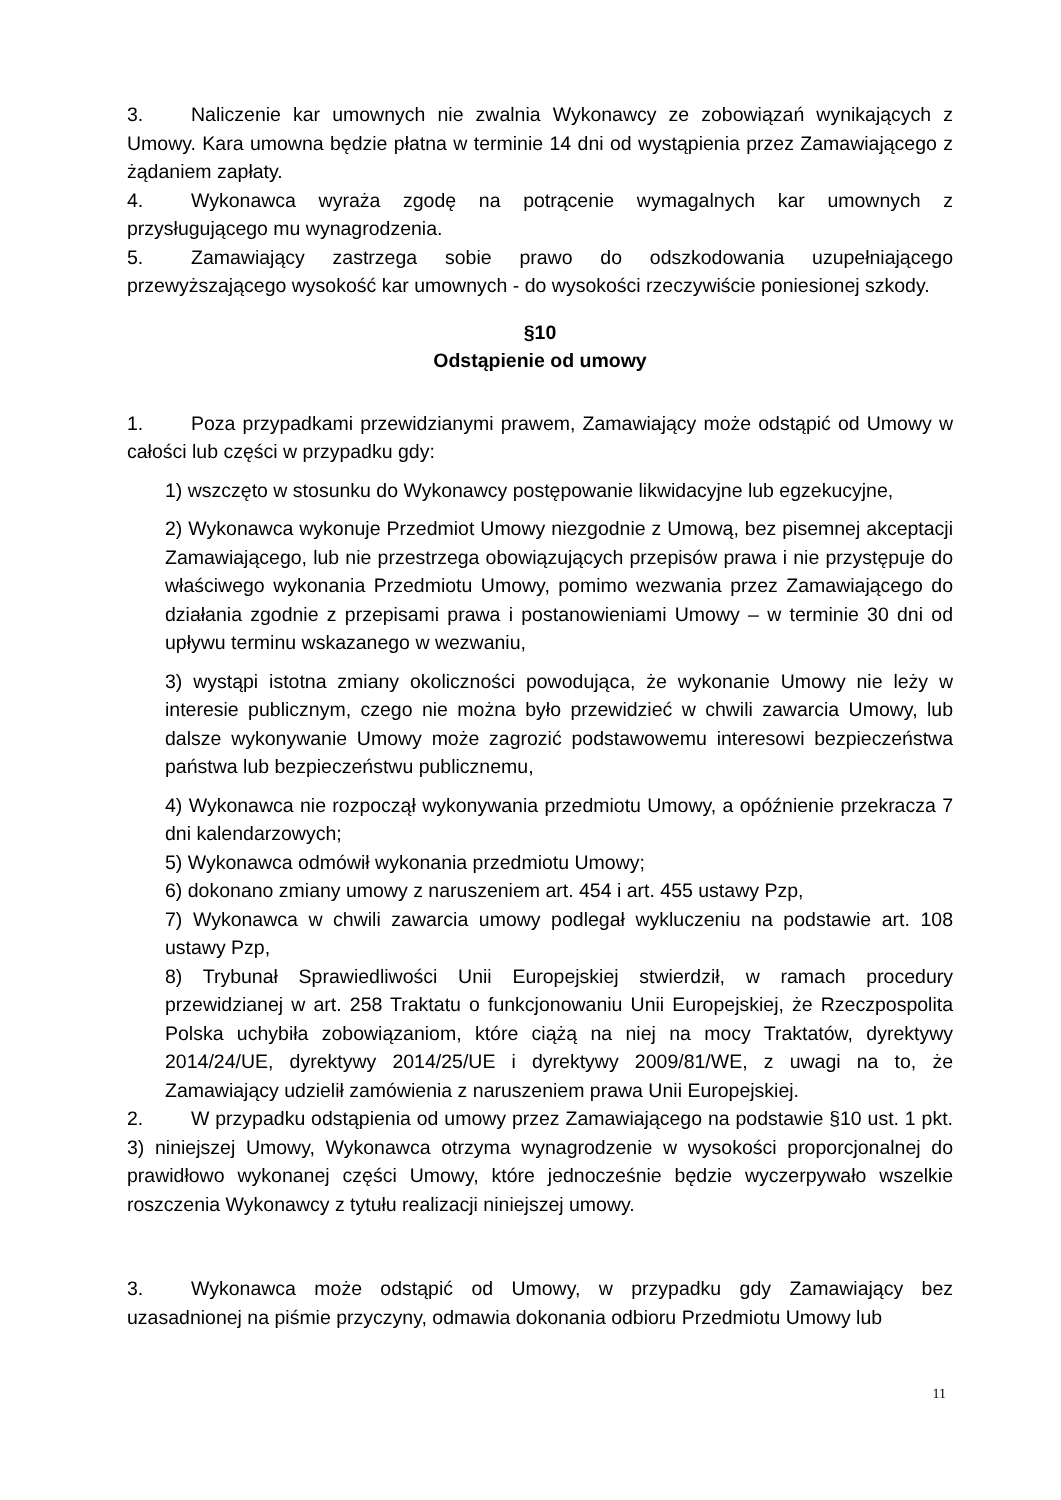3. Naliczenie kar umownych nie zwalnia Wykonawcy ze zobowiązań wynikających z Umowy. Kara umowna będzie płatna w terminie 14 dni od wystąpienia przez Zamawiającego z żądaniem zapłaty.
4. Wykonawca wyraża zgodę na potrącenie wymagalnych kar umownych z przysługującego mu wynagrodzenia.
5. Zamawiający zastrzega sobie prawo do odszkodowania uzupełniającego przewyższającego wysokość kar umownych - do wysokości rzeczywiście poniesionej szkody.
§10
Odstąpienie od umowy
1. Poza przypadkami przewidzianymi prawem, Zamawiający może odstąpić od Umowy w całości lub części w przypadku gdy:
1) wszczęto w stosunku do Wykonawcy postępowanie likwidacyjne lub egzekucyjne,
2) Wykonawca wykonuje Przedmiot Umowy niezgodnie z Umową, bez pisemnej akceptacji Zamawiającego, lub nie przestrzega obowiązujących przepisów prawa i nie przystępuje do właściwego wykonania Przedmiotu Umowy, pomimo wezwania przez Zamawiającego do działania zgodnie z przepisami prawa i postanowieniami Umowy – w terminie 30 dni od upływu terminu wskazanego w wezwaniu,
3) wystąpi istotna zmiany okoliczności powodująca, że wykonanie Umowy nie leży w interesie publicznym, czego nie można było przewidzieć w chwili zawarcia Umowy, lub dalsze wykonywanie Umowy może zagrozić podstawowemu interesowi bezpieczeństwa państwa lub bezpieczeństwu publicznemu,
4) Wykonawca nie rozpoczął wykonywania przedmiotu Umowy, a opóźnienie przekracza 7 dni kalendarzowych;
5) Wykonawca odmówił wykonania przedmiotu Umowy;
6) dokonano zmiany umowy z naruszeniem art. 454 i art. 455 ustawy Pzp,
7) Wykonawca w chwili zawarcia umowy podlegał wykluczeniu na podstawie art. 108 ustawy Pzp,
8) Trybunał Sprawiedliwości Unii Europejskiej stwierdził, w ramach procedury przewidzianej w art. 258 Traktatu o funkcjonowaniu Unii Europejskiej, że Rzeczpospolita Polska uchybiła zobowiązaniom, które ciążą na niej na mocy Traktatów, dyrektywy 2014/24/UE, dyrektywy 2014/25/UE i dyrektywy 2009/81/WE, z uwagi na to, że Zamawiający udzielił zamówienia z naruszeniem prawa Unii Europejskiej.
2. W przypadku odstąpienia od umowy przez Zamawiającego na podstawie §10 ust. 1 pkt. 3) niniejszej Umowy, Wykonawca otrzyma wynagrodzenie w wysokości proporcjonalnej do prawidłowo wykonanej części Umowy, które jednocześnie będzie wyczerpywało wszelkie roszczenia Wykonawcy z tytułu realizacji niniejszej umowy.
3. Wykonawca może odstąpić od Umowy, w przypadku gdy Zamawiający bez uzasadnionej na piśmie przyczyny, odmawia dokonania odbioru Przedmiotu Umowy lub
11